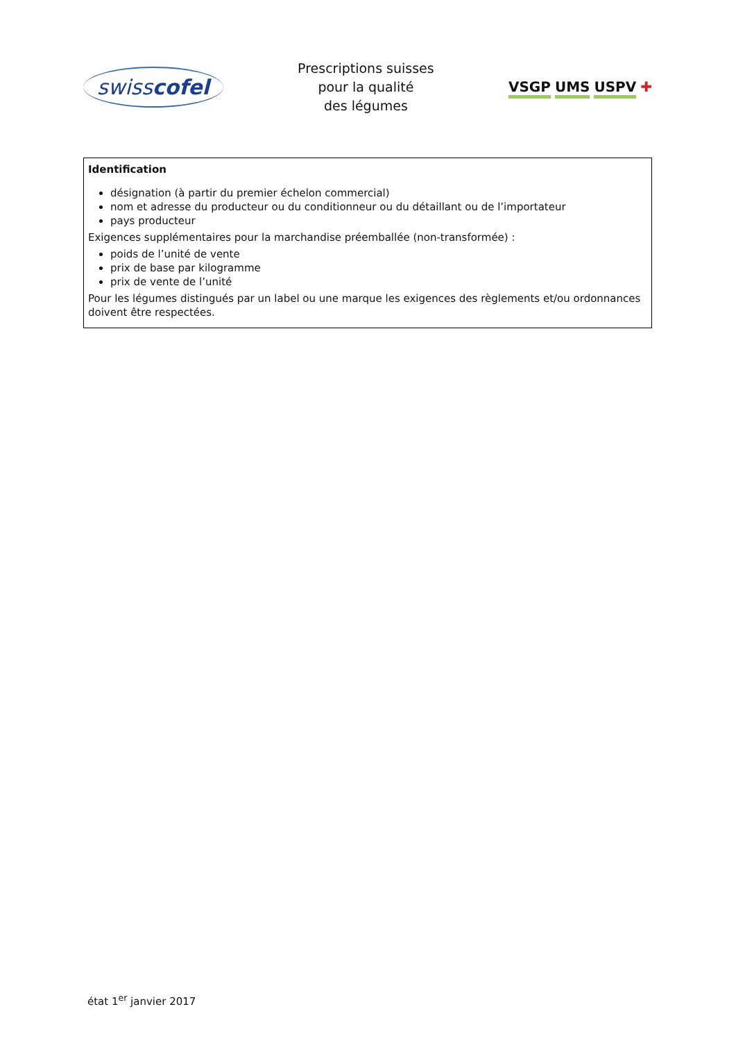swisscofel
Prescriptions suisses
pour la qualité
des légumes
VSGP UMS USPV ✚
Identification
désignation (à partir du premier échelon commercial)
nom et adresse du producteur ou du conditionneur ou du détaillant ou de l’importateur
pays producteur
Exigences supplémentaires pour la marchandise préemballée (non-transformée) :
poids de l’unité de vente
prix de base par kilogramme
prix de vente de l’unité
Pour les légumes distingués par un label ou une marque les exigences des règlements et/ou ordonnances doivent être respectées.
état 1<sup>er</sup> janvier 2017